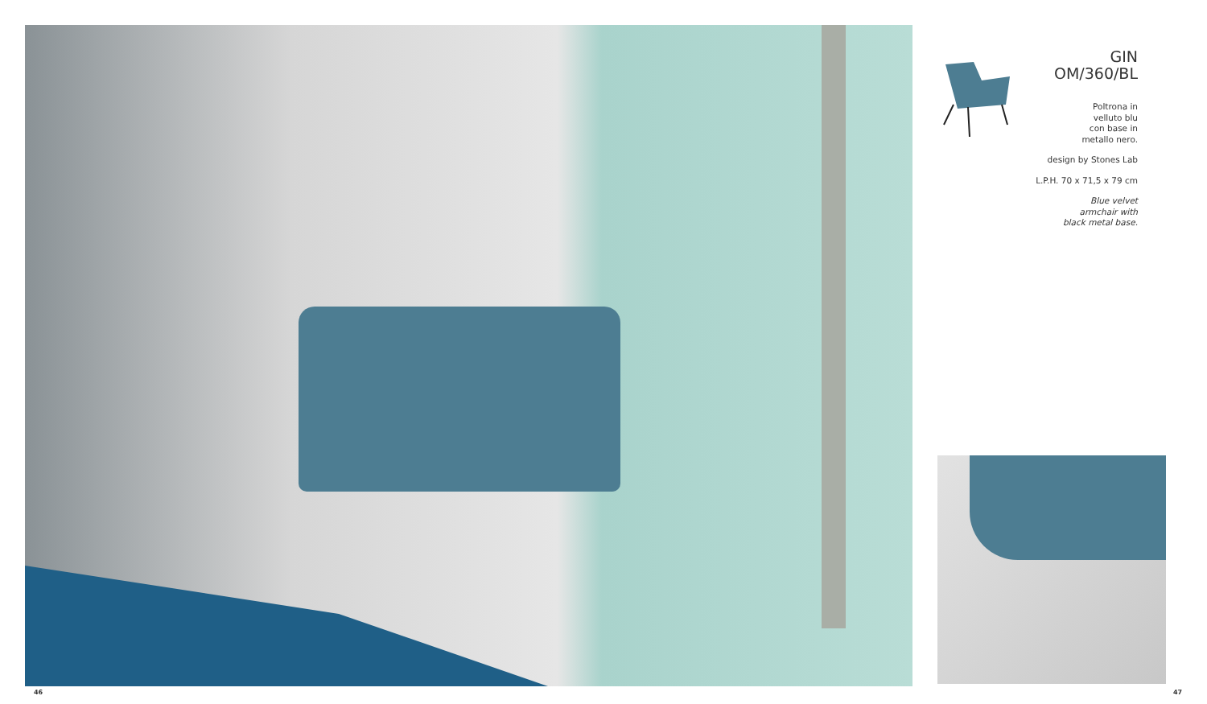GIN
OM/360/BL
Poltrona in
velluto blu
con base in
metallo nero.
design by Stones Lab
L.P.H. 70 x 71,5 x 79 cm
Blue velvet
armchair with
black metal base.
46 47